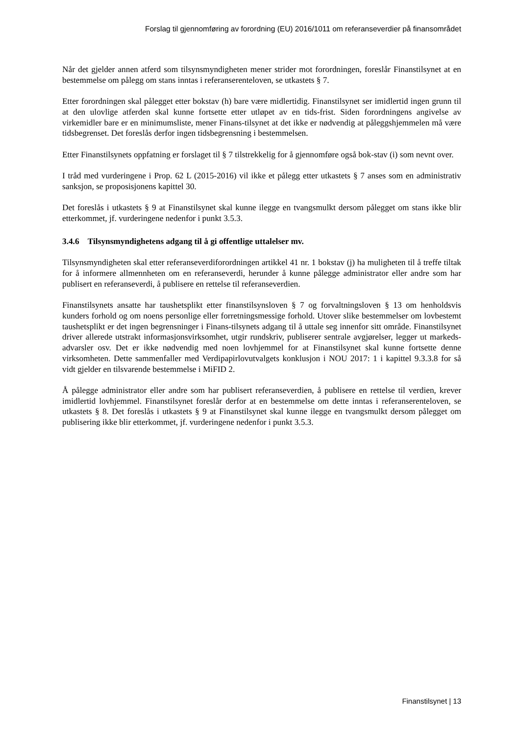Forslag til gjennomføring av forordning (EU) 2016/1011 om referanseverdier på finansområdet
Når det gjelder annen atferd som tilsynsmyndigheten mener strider mot forordningen, foreslår Finanstilsynet at en bestemmelse om pålegg om stans inntas i referanserenteloven, se utkastets § 7.
Etter forordningen skal pålegget etter bokstav (h) bare være midlertidig. Finanstilsynet ser imidlertid ingen grunn til at den ulovlige atferden skal kunne fortsette etter utløpet av en tids-frist. Siden forordningens angivelse av virkemidler bare er en minimumsliste, mener Finans-tilsynet at det ikke er nødvendig at påleggshjemmelen må være tidsbegrenset. Det foreslås derfor ingen tidsbegrensning i bestemmelsen.
Etter Finanstilsynets oppfatning er forslaget til § 7 tilstrekkelig for å gjennomføre også bok-stav (i) som nevnt over.
I tråd med vurderingene i Prop. 62 L (2015-2016) vil ikke et pålegg etter utkastets § 7 anses som en administrativ sanksjon, se proposisjonens kapittel 30.
Det foreslås i utkastets § 9 at Finanstilsynet skal kunne ilegge en tvangsmulkt dersom pålegget om stans ikke blir etterkommet, jf. vurderingene nedenfor i punkt 3.5.3.
3.4.6 Tilsynsmyndighetens adgang til å gi offentlige uttalelser mv.
Tilsynsmyndigheten skal etter referanseverdiforordningen artikkel 41 nr. 1 bokstav (j) ha muligheten til å treffe tiltak for å informere allmennheten om en referanseverdi, herunder å kunne pålegge administrator eller andre som har publisert en referanseverdi, å publisere en rettelse til referanseverdien.
Finanstilsynets ansatte har taushetsplikt etter finanstilsynsloven § 7 og forvaltningsloven § 13 om henholdsvis kunders forhold og om noens personlige eller forretningsmessige forhold. Utover slike bestemmelser om lovbestemt taushetsplikt er det ingen begrensninger i Finans-tilsynets adgang til å uttale seg innenfor sitt område. Finanstilsynet driver allerede utstrakt informasjonsvirksomhet, utgir rundskriv, publiserer sentrale avgjørelser, legger ut markeds-advarsler osv. Det er ikke nødvendig med noen lovhjemmel for at Finanstilsynet skal kunne fortsette denne virksomheten. Dette sammenfaller med Verdipapirlovutvalgets konklusjon i NOU 2017: 1 i kapittel 9.3.3.8 for så vidt gjelder en tilsvarende bestemmelse i MiFID 2.
Å pålegge administrator eller andre som har publisert referanseverdien, å publisere en rettelse til verdien, krever imidlertid lovhjemmel. Finanstilsynet foreslår derfor at en bestemmelse om dette inntas i referanserenteloven, se utkastets § 8. Det foreslås i utkastets § 9 at Finanstilsynet skal kunne ilegge en tvangsmulkt dersom pålegget om publisering ikke blir etterkommet, jf. vurderingene nedenfor i punkt 3.5.3.
Finanstilsynet | 13